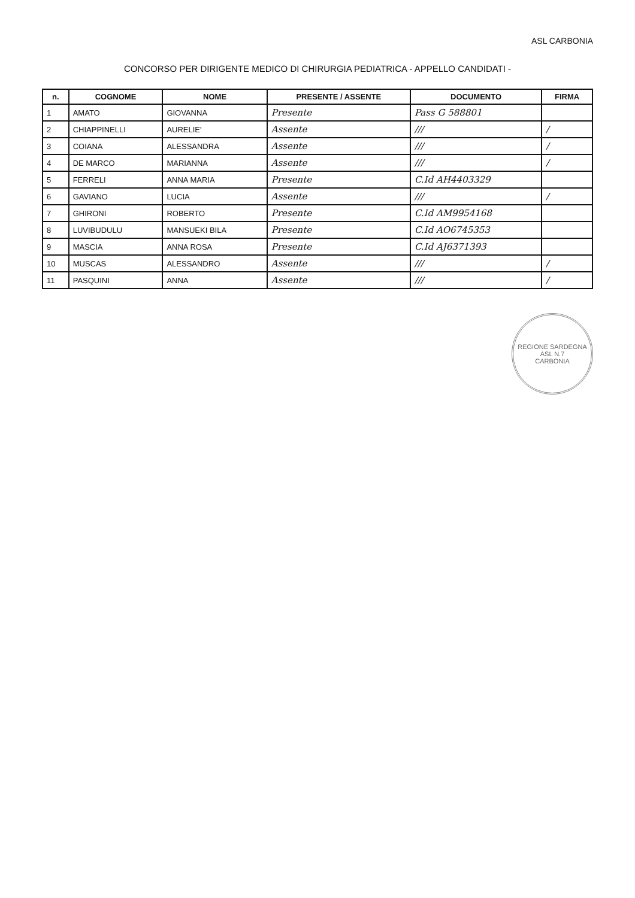ASL CARBONIA
CONCORSO PER DIRIGENTE MEDICO DI CHIRURGIA PEDIATRICA - APPELLO CANDIDATI -
| n. | COGNOME | NOME | PRESENTE / ASSENTE | DOCUMENTO | FIRMA |
| --- | --- | --- | --- | --- | --- |
| 1 | AMATO | GIOVANNA | Presente | Pass G 588801 | |
| 2 | CHIAPPINELLI | AURELIE' | Assente | /// | / |
| 3 | COIANA | ALESSANDRA | Assente | /// | / |
| 4 | DE MARCO | MARIANNA | Assente | /// | / |
| 5 | FERRELI | ANNA MARIA | Presente | C.Id AH4403329 | |
| 6 | GAVIANO | LUCIA | Assente | /// | / |
| 7 | GHIRONI | ROBERTO | Presente | C.Id AM9954168 | |
| 8 | LUVIBUDULU | MANSUEKI BILA | Presente | C.Id AO6745353 | |
| 9 | MASCIA | ANNA ROSA | Presente | C.Id AJ6371393 | |
| 10 | MUSCAS | ALESSANDRO | Assente | /// | / |
| 11 | PASQUINI | ANNA | Assente | /// | / |
REGIONE SARDEGNA
ASL N.7
CARBONIA